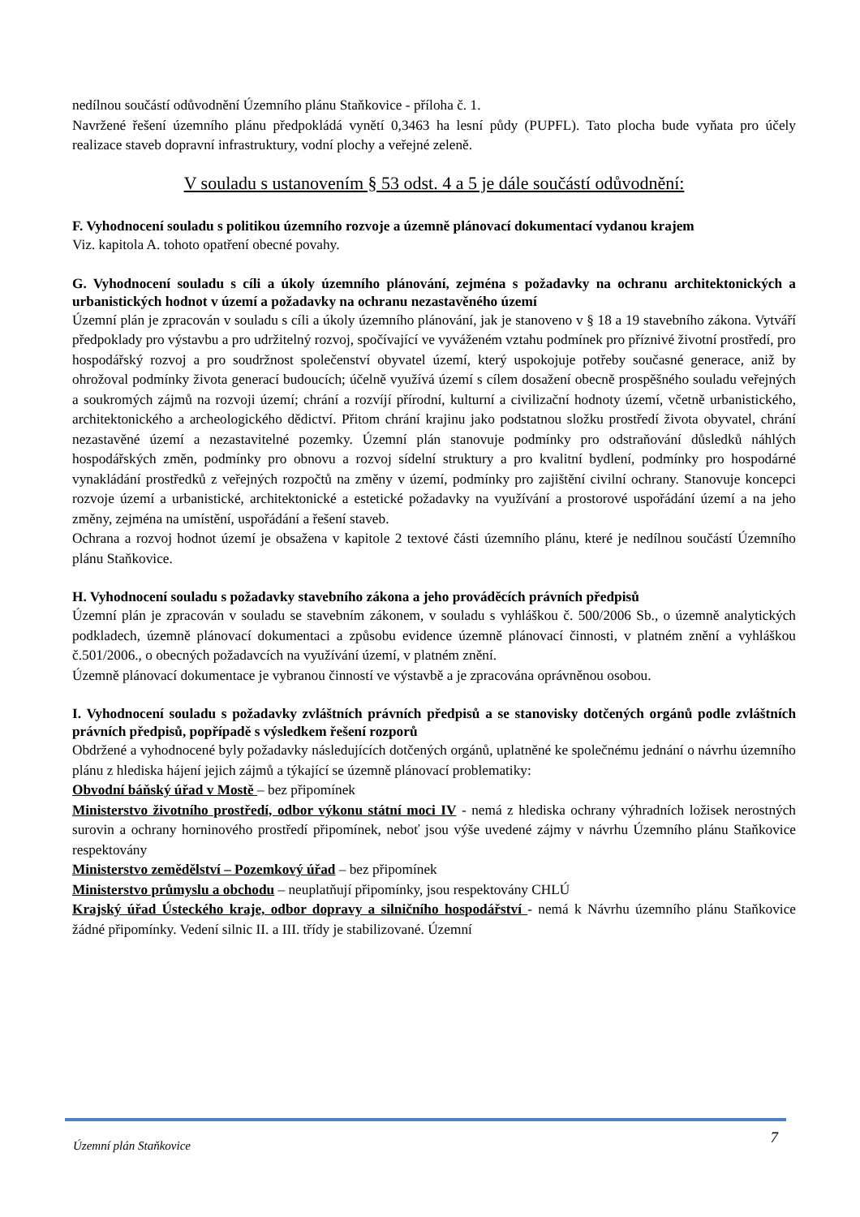nedílnou součástí odůvodnění Územního plánu Staňkovice - příloha č. 1.
Navržené řešení územního plánu předpokládá vynětí 0,3463 ha lesní půdy (PUPFL). Tato plocha bude vyňata pro účely realizace staveb dopravní infrastruktury, vodní plochy a veřejné zeleně.
V souladu s ustanovením § 53 odst. 4 a 5 je dále součástí odůvodnění:
F. Vyhodnocení souladu s politikou územního rozvoje a územně plánovací dokumentací vydanou krajem
Viz. kapitola A. tohoto opatření obecné povahy.
G. Vyhodnocení souladu s cíli a úkoly územního plánování, zejména s požadavky na ochranu architektonických a urbanistických hodnot v území a požadavky na ochranu nezastavěného území
Územní plán je zpracován v souladu s cíli a úkoly územního plánování, jak je stanoveno v § 18 a 19 stavebního zákona. Vytváří předpoklady pro výstavbu a pro udržitelný rozvoj, spočívající ve vyváženém vztahu podmínek pro příznivé životní prostředí, pro hospodářský rozvoj a pro soudržnost společenství obyvatel území, který uspokojuje potřeby současné generace, aniž by ohrožoval podmínky života generací budoucích; účelně využívá území s cílem dosažení obecně prospěšného souladu veřejných a soukromých zájmů na rozvoji území; chrání a rozvíjí přírodní, kulturní a civilizační hodnoty území, včetně urbanistického, architektonického a archeologického dědictví. Přitom chrání krajinu jako podstatnou složku prostředí života obyvatel, chrání nezastavěné území a nezastavitelné pozemky. Územní plán stanovuje podmínky pro odstraňování důsledků náhlých hospodářských změn, podmínky pro obnovu a rozvoj sídelní struktury a pro kvalitní bydlení, podmínky pro hospodárné vynakládání prostředků z veřejných rozpočtů na změny v území, podmínky pro zajištění civilní ochrany. Stanovuje koncepci rozvoje území a urbanistické, architektonické a estetické požadavky na využívání a prostorové uspořádání území a na jeho změny, zejména na umístění, uspořádání a řešení staveb.
Ochrana a rozvoj hodnot území je obsažena v kapitole 2 textové části územního plánu, které je nedílnou součástí Územního plánu Staňkovice.
H. Vyhodnocení souladu s požadavky stavebního zákona a jeho prováděcích právních předpisů
Územní plán je zpracován v souladu se stavebním zákonem, v souladu s vyhláškou č. 500/2006 Sb., o územně analytických podkladech, územně plánovací dokumentaci a způsobu evidence územně plánovací činnosti, v platném znění a vyhláškou č.501/2006., o obecných požadavcích na využívání území, v platném znění.
Územně plánovací dokumentace je vybranou činností ve výstavbě a je zpracována oprávněnou osobou.
I. Vyhodnocení souladu s požadavky zvláštních právních předpisů a se stanovisky dotčených orgánů podle zvláštních právních předpisů, popřípadě s výsledkem řešení rozporů
Obdržené a vyhodnocené byly požadavky následujících dotčených orgánů, uplatněné ke společnému jednání o návrhu územního plánu z hlediska hájení jejich zájmů a týkající se územně plánovací problematiky:
Obvodní báňský úřad v Mostě – bez připomínek
Ministerstvo životního prostředí, odbor výkonu státní moci IV - nemá z hlediska ochrany výhradních ložisek nerostných surovin a ochrany horninového prostředí připomínek, neboť jsou výše uvedené zájmy v návrhu Územního plánu Staňkovice respektovány
Ministerstvo zemědělství – Pozemkový úřad – bez připomínek
Ministerstvo průmyslu a obchodu – neuplatňují připomínky, jsou respektovány CHLÚ
Krajský úřad Ústeckého kraje, odbor dopravy a silničního hospodářství - nemá k Návrhu územního plánu Staňkovice žádné připomínky. Vedení silnic II. a III. třídy je stabilizované. Územní
Územní plán Staňkovice 7